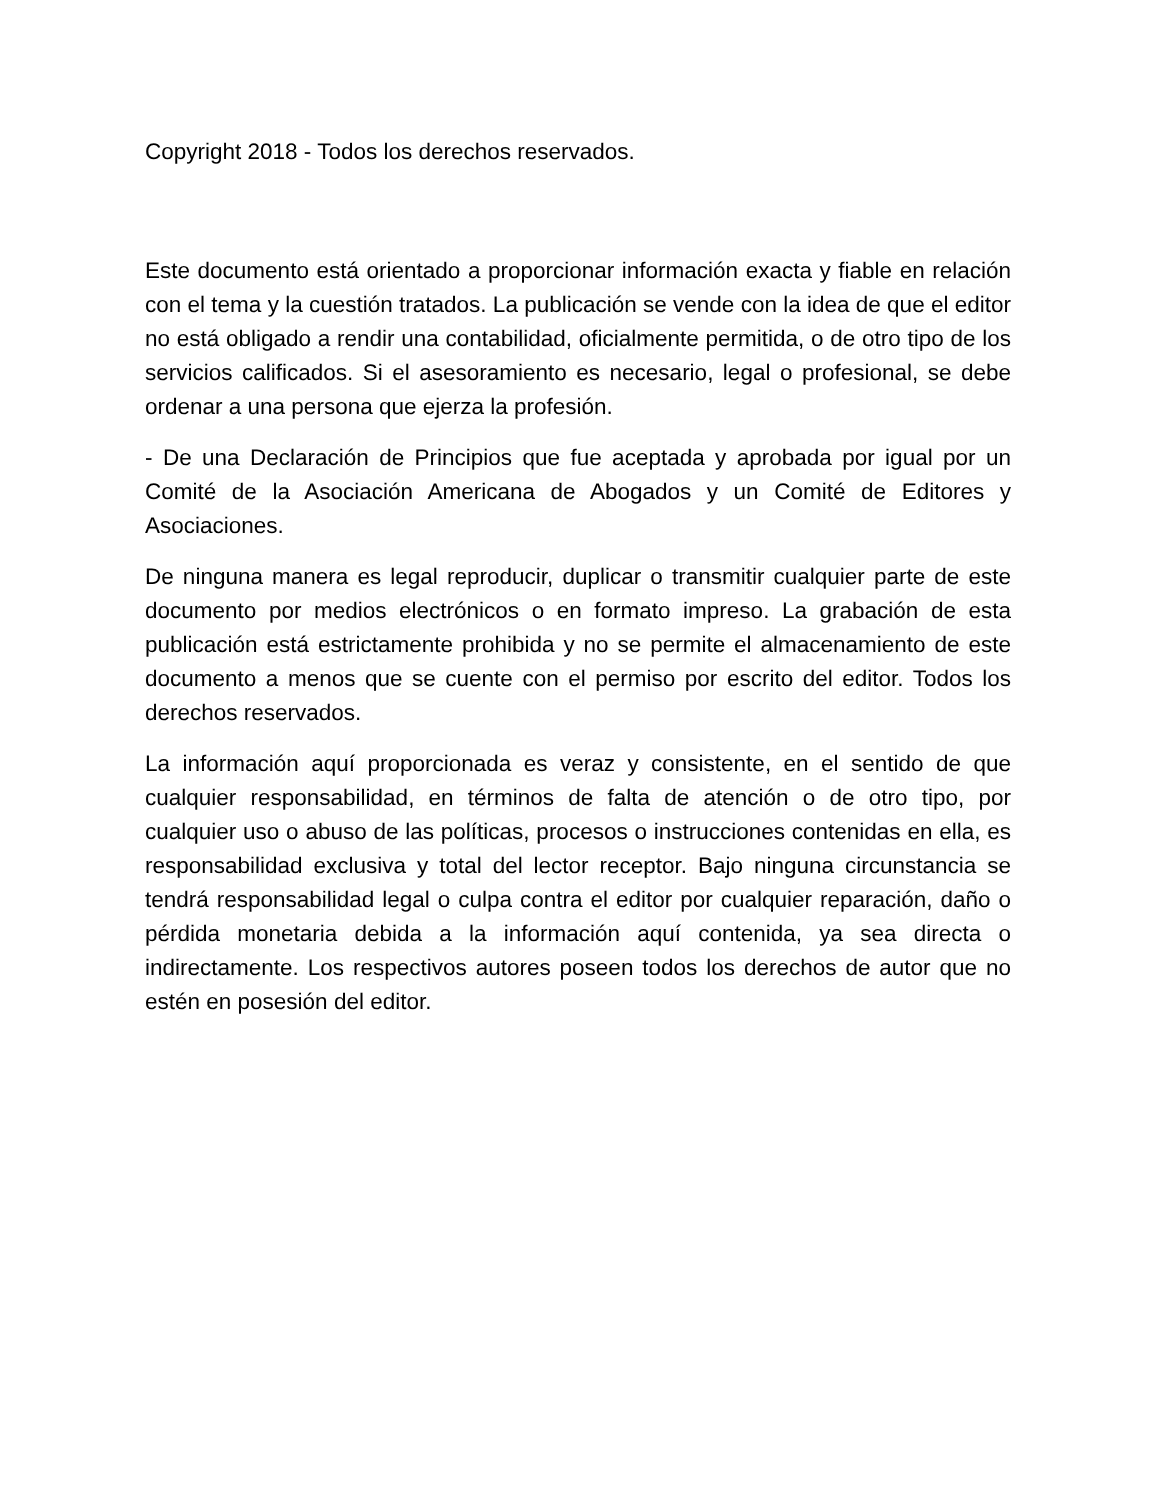Copyright 2018 - Todos los derechos reservados.
Este documento está orientado a proporcionar información exacta y fiable en relación con el tema y la cuestión tratados. La publicación se vende con la idea de que el editor no está obligado a rendir una contabilidad, oficialmente permitida, o de otro tipo de los servicios calificados. Si el asesoramiento es necesario, legal o profesional, se debe ordenar a una persona que ejerza la profesión.
- De una Declaración de Principios que fue aceptada y aprobada por igual por un Comité de la Asociación Americana de Abogados y un Comité de Editores y Asociaciones.
De ninguna manera es legal reproducir, duplicar o transmitir cualquier parte de este documento por medios electrónicos o en formato impreso. La grabación de esta publicación está estrictamente prohibida y no se permite el almacenamiento de este documento a menos que se cuente con el permiso por escrito del editor. Todos los derechos reservados.
La información aquí proporcionada es veraz y consistente, en el sentido de que cualquier responsabilidad, en términos de falta de atención o de otro tipo, por cualquier uso o abuso de las políticas, procesos o instrucciones contenidas en ella, es responsabilidad exclusiva y total del lector receptor. Bajo ninguna circunstancia se tendrá responsabilidad legal o culpa contra el editor por cualquier reparación, daño o pérdida monetaria debida a la información aquí contenida, ya sea directa o indirectamente. Los respectivos autores poseen todos los derechos de autor que no estén en posesión del editor.